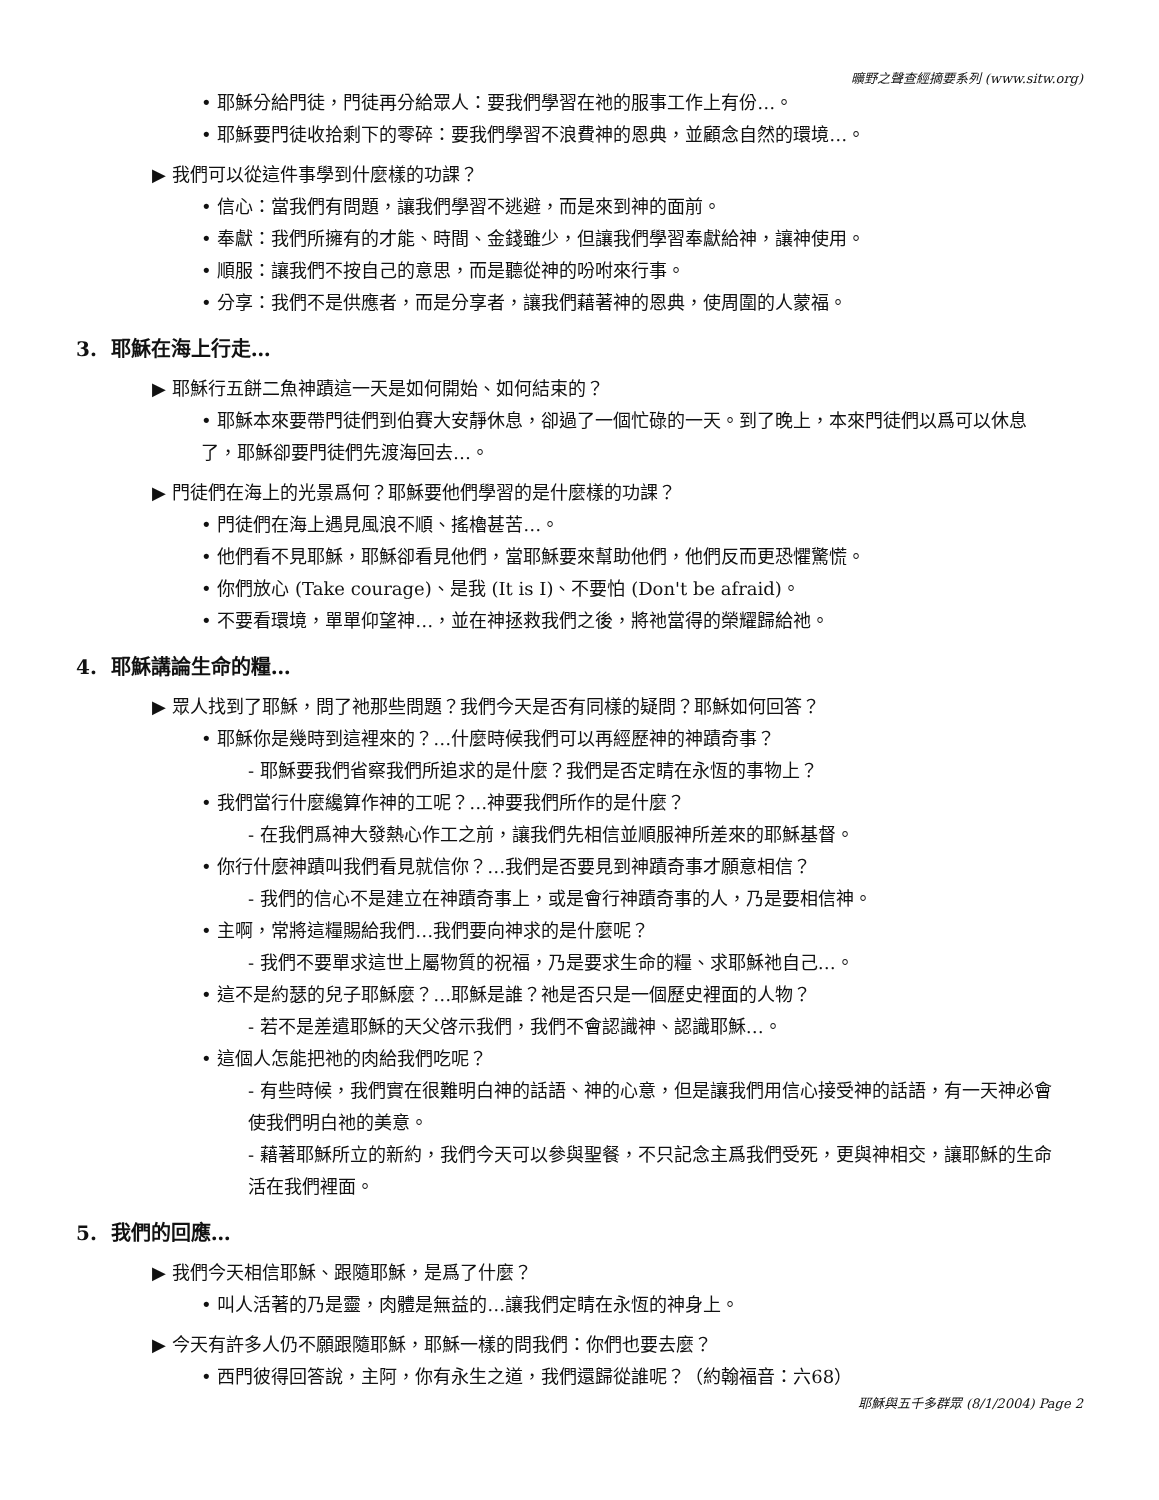曠野之聲查經摘要系列 (www.sitw.org)
• 耶穌分給門徒，門徒再分給眾人：要我們學習在祂的服事工作上有份…。
• 耶穌要門徒收拾剩下的零碎：要我們學習不浪費神的恩典，並顧念自然的環境…。
▶ 我們可以從這件事學到什麼樣的功課？
• 信心：當我們有問題，讓我們學習不逃避，而是來到神的面前。
• 奉獻：我們所擁有的才能、時間、金錢雖少，但讓我們學習奉獻給神，讓神使用。
• 順服：讓我們不按自己的意思，而是聽從神的吩咐來行事。
• 分享：我們不是供應者，而是分享者，讓我們藉著神的恩典，使周圍的人蒙福。
3. 耶穌在海上行走…
▶ 耶穌行五餅二魚神蹟這一天是如何開始、如何結束的？
• 耶穌本來要帶門徒們到伯賽大安靜休息，卻過了一個忙碌的一天。到了晚上，本來門徒們以爲可以休息了，耶穌卻要門徒們先渡海回去…。
▶ 門徒們在海上的光景爲何？耶穌要他們學習的是什麼樣的功課？
• 門徒們在海上遇見風浪不順、搖櫓甚苦…。
• 他們看不見耶穌，耶穌卻看見他們，當耶穌要來幫助他們，他們反而更恐懼驚慌。
• 你們放心 (Take courage)、是我 (It is I)、不要怕 (Don't be afraid)。
• 不要看環境，單單仰望神…，並在神拯救我們之後，將祂當得的榮耀歸給祂。
4. 耶穌講論生命的糧…
▶ 眾人找到了耶穌，問了祂那些問題？我們今天是否有同樣的疑問？耶穌如何回答？
• 耶穌你是幾時到這裡來的？…什麼時候我們可以再經歷神的神蹟奇事？
- 耶穌要我們省察我們所追求的是什麼？我們是否定睛在永恆的事物上？
• 我們當行什麼纔算作神的工呢？…神要我們所作的是什麼？
- 在我們爲神大發熱心作工之前，讓我們先相信並順服神所差來的耶穌基督。
• 你行什麼神蹟叫我們看見就信你？…我們是否要見到神蹟奇事才願意相信？
- 我們的信心不是建立在神蹟奇事上，或是會行神蹟奇事的人，乃是要相信神。
• 主啊，常將這糧賜給我們…我們要向神求的是什麼呢？
- 我們不要單求這世上屬物質的祝福，乃是要求生命的糧、求耶穌祂自己…。
• 這不是約瑟的兒子耶穌麼？…耶穌是誰？祂是否只是一個歷史裡面的人物？
- 若不是差遣耶穌的天父啓示我們，我們不會認識神、認識耶穌…。
• 這個人怎能把祂的肉給我們吃呢？
- 有些時候，我們實在很難明白神的話語、神的心意，但是讓我們用信心接受神的話語，有一天神必會使我們明白祂的美意。
- 藉著耶穌所立的新約，我們今天可以參與聖餐，不只記念主爲我們受死，更與神相交，讓耶穌的生命活在我們裡面。
5. 我們的回應…
▶ 我們今天相信耶穌、跟隨耶穌，是爲了什麼？
• 叫人活著的乃是靈，肉體是無益的…讓我們定睛在永恆的神身上。
▶ 今天有許多人仍不願跟隨耶穌，耶穌一樣的問我們：你們也要去麼？
• 西門彼得回答說，主阿，你有永生之道，我們還歸從誰呢？（約翰福音：六68）
耶穌與五千多群眾 (8/1/2004) Page 2